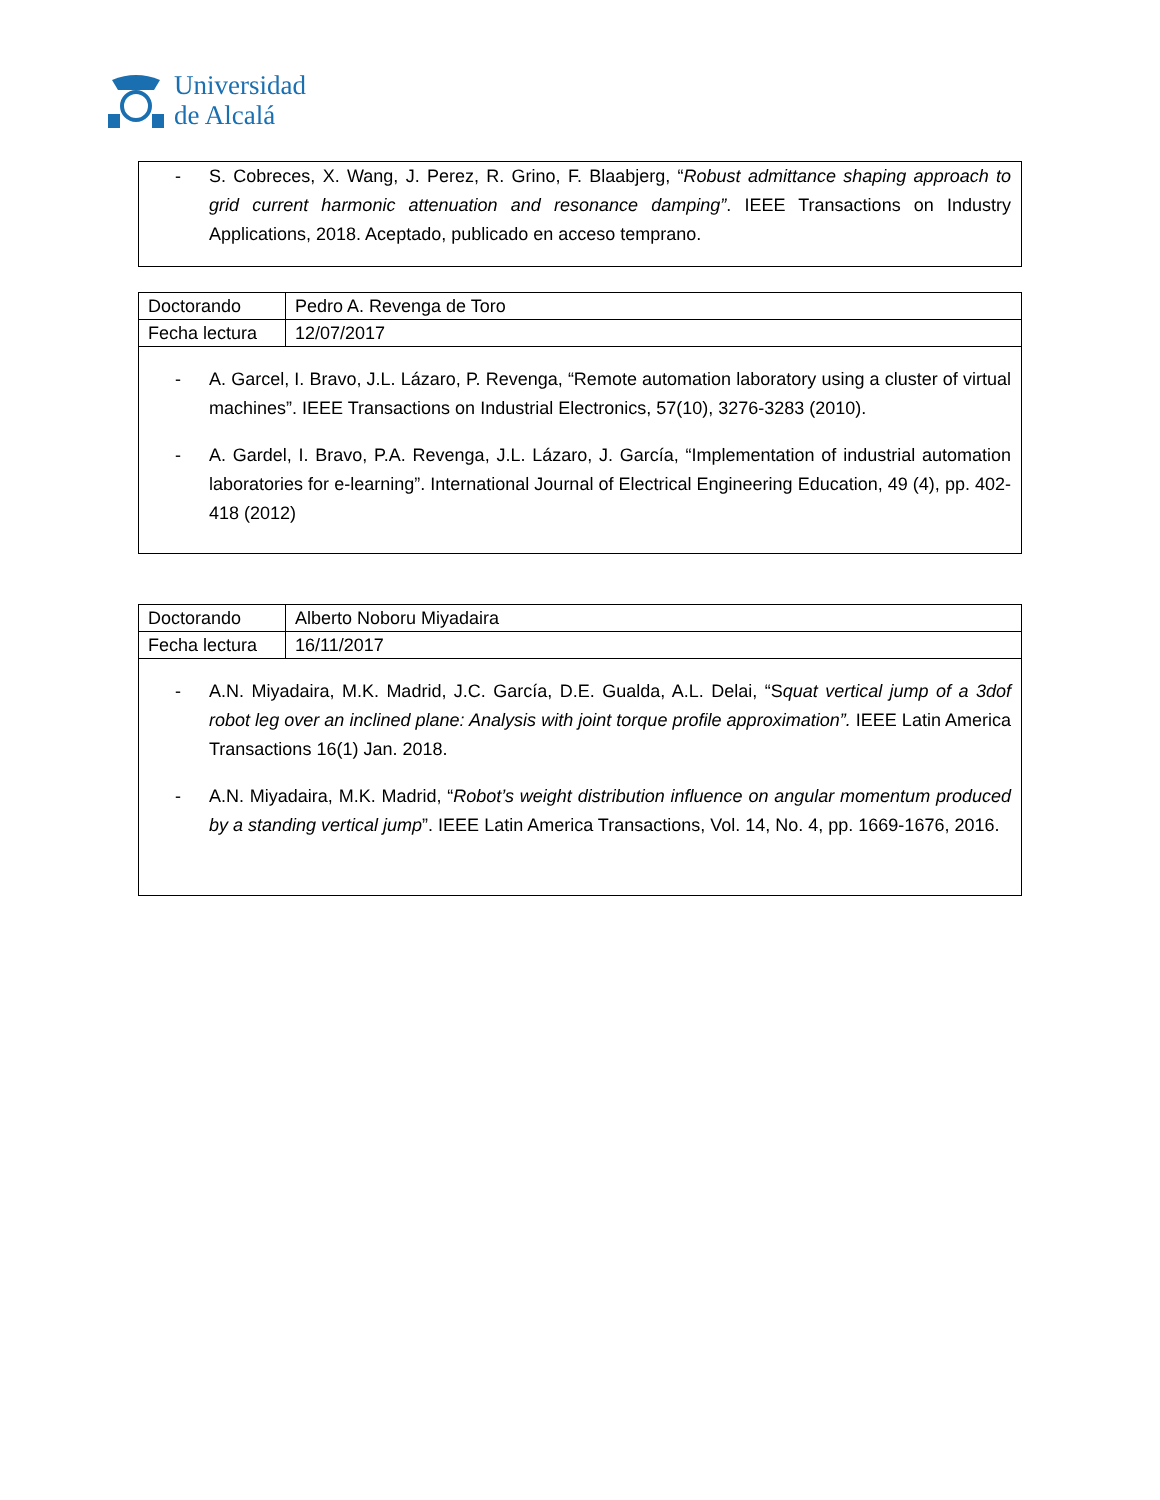Universidad
de Alcalá
- S. Cobreces, X. Wang, J. Perez, R. Grino, F. Blaabjerg, “Robust admittance shaping approach to grid current harmonic attenuation and resonance damping”. IEEE Transactions on Industry Applications, 2018. Aceptado, publicado en acceso temprano.
| Doctorando | Pedro A. Revenga de Toro |
| Fecha lectura | 12/07/2017 |
- A. Garcel, I. Bravo, J.L. Lázaro, P. Revenga, “Remote automation laboratory using a cluster of virtual machines”. IEEE Transactions on Industrial Electronics, 57(10), 3276-3283 (2010).
- A. Gardel, I. Bravo, P.A. Revenga, J.L. Lázaro, J. García, “Implementation of industrial automation laboratories for e-learning”. International Journal of Electrical Engineering Education, 49 (4), pp. 402-418 (2012)
| Doctorando | Alberto Noboru Miyadaira |
| Fecha lectura | 16/11/2017 |
- A.N. Miyadaira, M.K. Madrid, J.C. García, D.E. Gualda, A.L. Delai, “Squat vertical jump of a 3dof robot leg over an inclined plane: Analysis with joint torque profile approximation”. IEEE Latin America Transactions 16(1) Jan. 2018.
- A.N. Miyadaira, M.K. Madrid, “Robot’s weight distribution influence on angular momentum produced by a standing vertical jump”. IEEE Latin America Transactions, Vol. 14, No. 4, pp. 1669-1676, 2016.